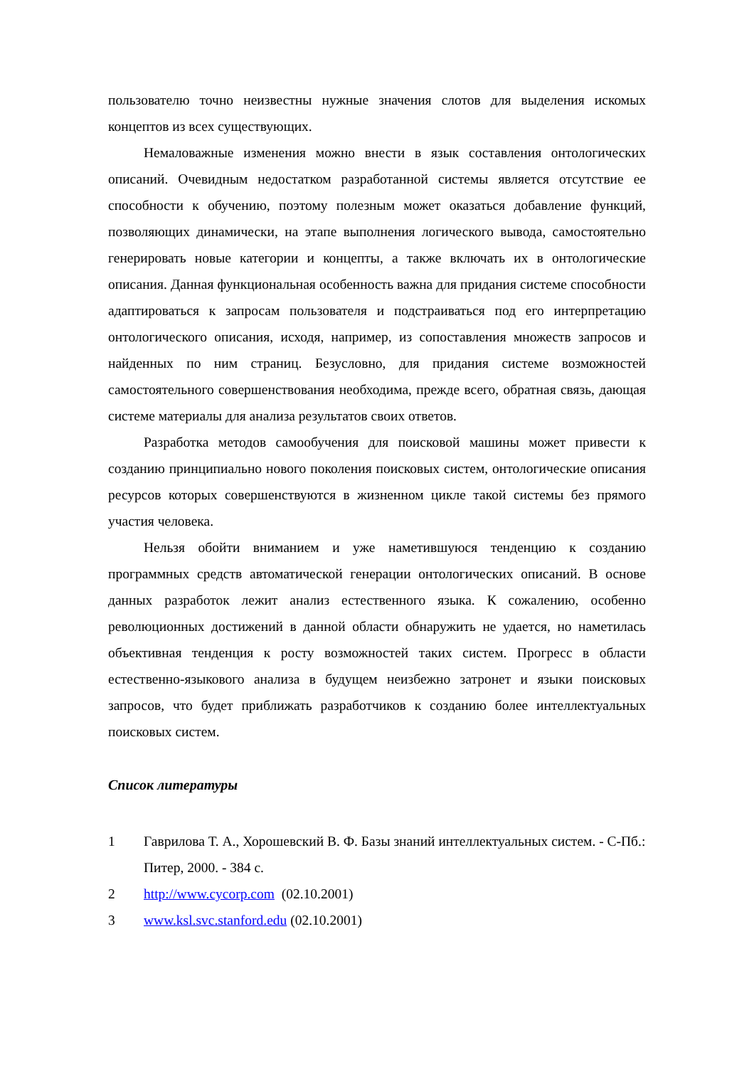пользователю точно неизвестны нужные значения слотов для выделения искомых концептов из всех существующих.
Немаловажные изменения можно внести в язык составления онтологических описаний. Очевидным недостатком разработанной системы является отсутствие ее способности к обучению, поэтому полезным может оказаться добавление функций, позволяющих динамически, на этапе выполнения логического вывода, самостоятельно генерировать новые категории и концепты, а также включать их в онтологические описания. Данная функциональная особенность важна для придания системе способности адаптироваться к запросам пользователя и подстраиваться под его интерпретацию онтологического описания, исходя, например, из сопоставления множеств запросов и найденных по ним страниц. Безусловно, для придания системе возможностей самостоятельного совершенствования необходима, прежде всего, обратная связь, дающая системе материалы для анализа результатов своих ответов.
Разработка методов самообучения для поисковой машины может привести к созданию принципиально нового поколения поисковых систем, онтологические описания ресурсов которых совершенствуются в жизненном цикле такой системы без прямого участия человека.
Нельзя обойти вниманием и уже наметившуюся тенденцию к созданию программных средств автоматической генерации онтологических описаний. В основе данных разработок лежит анализ естественного языка. К сожалению, особенно революционных достижений в данной области обнаружить не удается, но наметилась объективная тенденция к росту возможностей таких систем. Прогресс в области естественно-языкового анализа в будущем неизбежно затронет и языки поисковых запросов, что будет приближать разработчиков к созданию более интеллектуальных поисковых систем.
Список литературы
1 Гаврилова Т. А., Хорошевский В. Ф. Базы знаний интеллектуальных систем. - С-Пб.: Питер, 2000. - 384 с.
2 http://www.cycorp.com (02.10.2001)
3 www.ksl.svc.stanford.edu (02.10.2001)